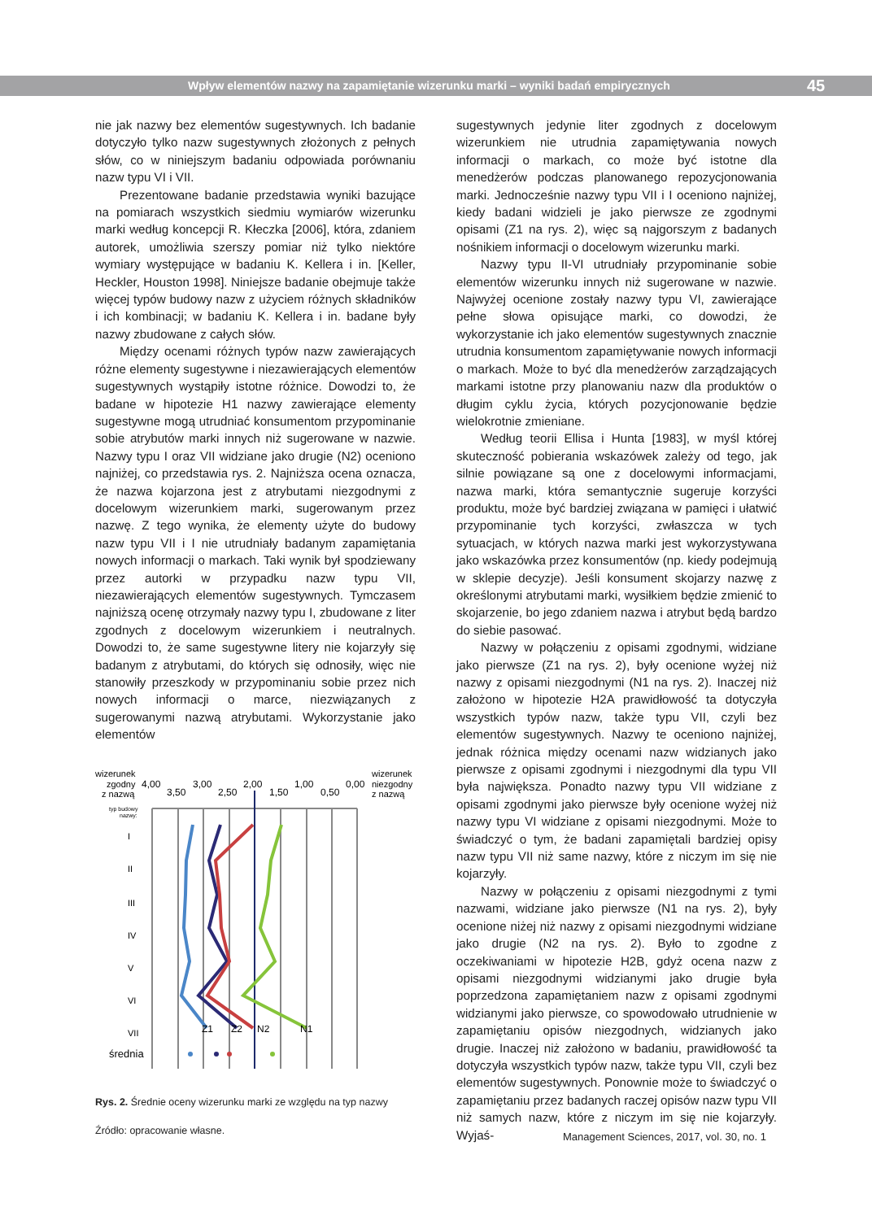Wpływ elementów nazwy na zapamiętanie wizerunku marki – wyniki badań empirycznych 45
nie jak nazwy bez elementów sugestywnych. Ich badanie dotyczyło tylko nazw sugestywnych złożonych z pełnych słów, co w niniejszym badaniu odpowiada porównaniu nazw typu VI i VII.
Prezentowane badanie przedstawia wyniki bazujące na pomiarach wszystkich siedmiu wymiarów wizerunku marki według koncepcji R. Kłeczka [2006], która, zdaniem autorek, umożliwia szerszy pomiar niż tylko niektóre wymiary występujące w badaniu K. Kellera i in. [Keller, Heckler, Houston 1998]. Niniejsze badanie obejmuje także więcej typów budowy nazw z użyciem różnych składników i ich kombinacji; w badaniu K. Kellera i in. badane były nazwy zbudowane z całych słów.
Między ocenami różnych typów nazw zawierających różne elementy sugestywne i niezawierających elementów sugestywnych wystąpiły istotne różnice. Dowodzi to, że badane w hipotezie H1 nazwy zawierające elementy sugestywne mogą utrudniać konsumentom przypominanie sobie atrybutów marki innych niż sugerowane w nazwie. Nazwy typu I oraz VII widziane jako drugie (N2) oceniono najniżej, co przedstawia rys. 2. Najniższa ocena oznacza, że nazwa kojarzona jest z atrybutami niezgodnymi z docelowym wizerunkiem marki, sugerowanym przez nazwę. Z tego wynika, że elementy użyte do budowy nazw typu VII i I nie utrudniały badanym zapamiętania nowych informacji o markach. Taki wynik był spodziewany przez autorki w przypadku nazw typu VII, niezawierających elementów sugestywnych. Tymczasem najniższą ocenę otrzymały nazwy typu I, zbudowane z liter zgodnych z docelowym wizerunkiem i neutralnych. Dowodzi to, że same sugestywne litery nie kojarzyły się badanym z atrybutami, do których się odnosiły, więc nie stanowiły przeszkody w przypominaniu sobie przez nich nowych informacji o marce, niezwiązanych z sugerowanymi nazwą atrybutami. Wykorzystanie jako elementów
wizerunek
zgodny
z nazwą
wizerunek
niezgodny
z nazwą
4,00
3,50
3,00
2,50
2,00
1,50
1,00
0,50
0,00
typ budowy
nazwy:
I
II
III
IV
V
VI
VII
Z1
Z2
N2
N1
średnia
Rys. 2. Średnie oceny wizerunku marki ze względu na typ nazwy
Źródło: opracowanie własne.
sugestywnych jedynie liter zgodnych z docelowym wizerunkiem nie utrudnia zapamiętywania nowych informacji o markach, co może być istotne dla menedżerów podczas planowanego repozycjonowania marki. Jednocześnie nazwy typu VII i I oceniono najniżej, kiedy badani widzieli je jako pierwsze ze zgodnymi opisami (Z1 na rys. 2), więc są najgorszym z badanych nośnikiem informacji o docelowym wizerunku marki.
Nazwy typu II-VI utrudniały przypominanie sobie elementów wizerunku innych niż sugerowane w nazwie. Najwyżej ocenione zostały nazwy typu VI, zawierające pełne słowa opisujące marki, co dowodzi, że wykorzystanie ich jako elementów sugestywnych znacznie utrudnia konsumentom zapamiętywanie nowych informacji o markach. Może to być dla menedżerów zarządzających markami istotne przy planowaniu nazw dla produktów o długim cyklu życia, których pozycjonowanie będzie wielokrotnie zmieniane.
Według teorii Ellisa i Hunta [1983], w myśl której skuteczność pobierania wskazówek zależy od tego, jak silnie powiązane są one z docelowymi informacjami, nazwa marki, która semantycznie sugeruje korzyści produktu, może być bardziej związana w pamięci i ułatwić przypominanie tych korzyści, zwłaszcza w tych sytuacjach, w których nazwa marki jest wykorzystywana jako wskazówka przez konsumentów (np. kiedy podejmują w sklepie decyzje). Jeśli konsument skojarzy nazwę z określonymi atrybutami marki, wysiłkiem będzie zmienić to skojarzenie, bo jego zdaniem nazwa i atrybut będą bardzo do siebie pasować.
Nazwy w połączeniu z opisami zgodnymi, widziane jako pierwsze (Z1 na rys. 2), były ocenione wyżej niż nazwy z opisami niezgodnymi (N1 na rys. 2). Inaczej niż założono w hipotezie H2A prawidłowość ta dotyczyła wszystkich typów nazw, także typu VII, czyli bez elementów sugestywnych. Nazwy te oceniono najniżej, jednak różnica między ocenami nazw widzianych jako pierwsze z opisami zgodnymi i niezgodnymi dla typu VII była największa. Ponadto nazwy typu VII widziane z opisami zgodnymi jako pierwsze były ocenione wyżej niż nazwy typu VI widziane z opisami niezgodnymi. Może to świadczyć o tym, że badani zapamiętali bardziej opisy nazw typu VII niż same nazwy, które z niczym im się nie kojarzyły.
Nazwy w połączeniu z opisami niezgodnymi z tymi nazwami, widziane jako pierwsze (N1 na rys. 2), były ocenione niżej niż nazwy z opisami niezgodnymi widziane jako drugie (N2 na rys. 2). Było to zgodne z oczekiwaniami w hipotezie H2B, gdyż ocena nazw z opisami niezgodnymi widzianymi jako drugie była poprzedzona zapamiętaniem nazw z opisami zgodnymi widzianymi jako pierwsze, co spowodowało utrudnienie w zapamiętaniu opisów niezgodnych, widzianych jako drugie. Inaczej niż założono w badaniu, prawidłowość ta dotyczyła wszystkich typów nazw, także typu VII, czyli bez elementów sugestywnych. Ponownie może to świadczyć o zapamiętaniu przez badanych raczej opisów nazw typu VII niż samych nazw, które z niczym im się nie kojarzyły. Wyjaś-
Management Sciences, 2017, vol. 30, no. 1